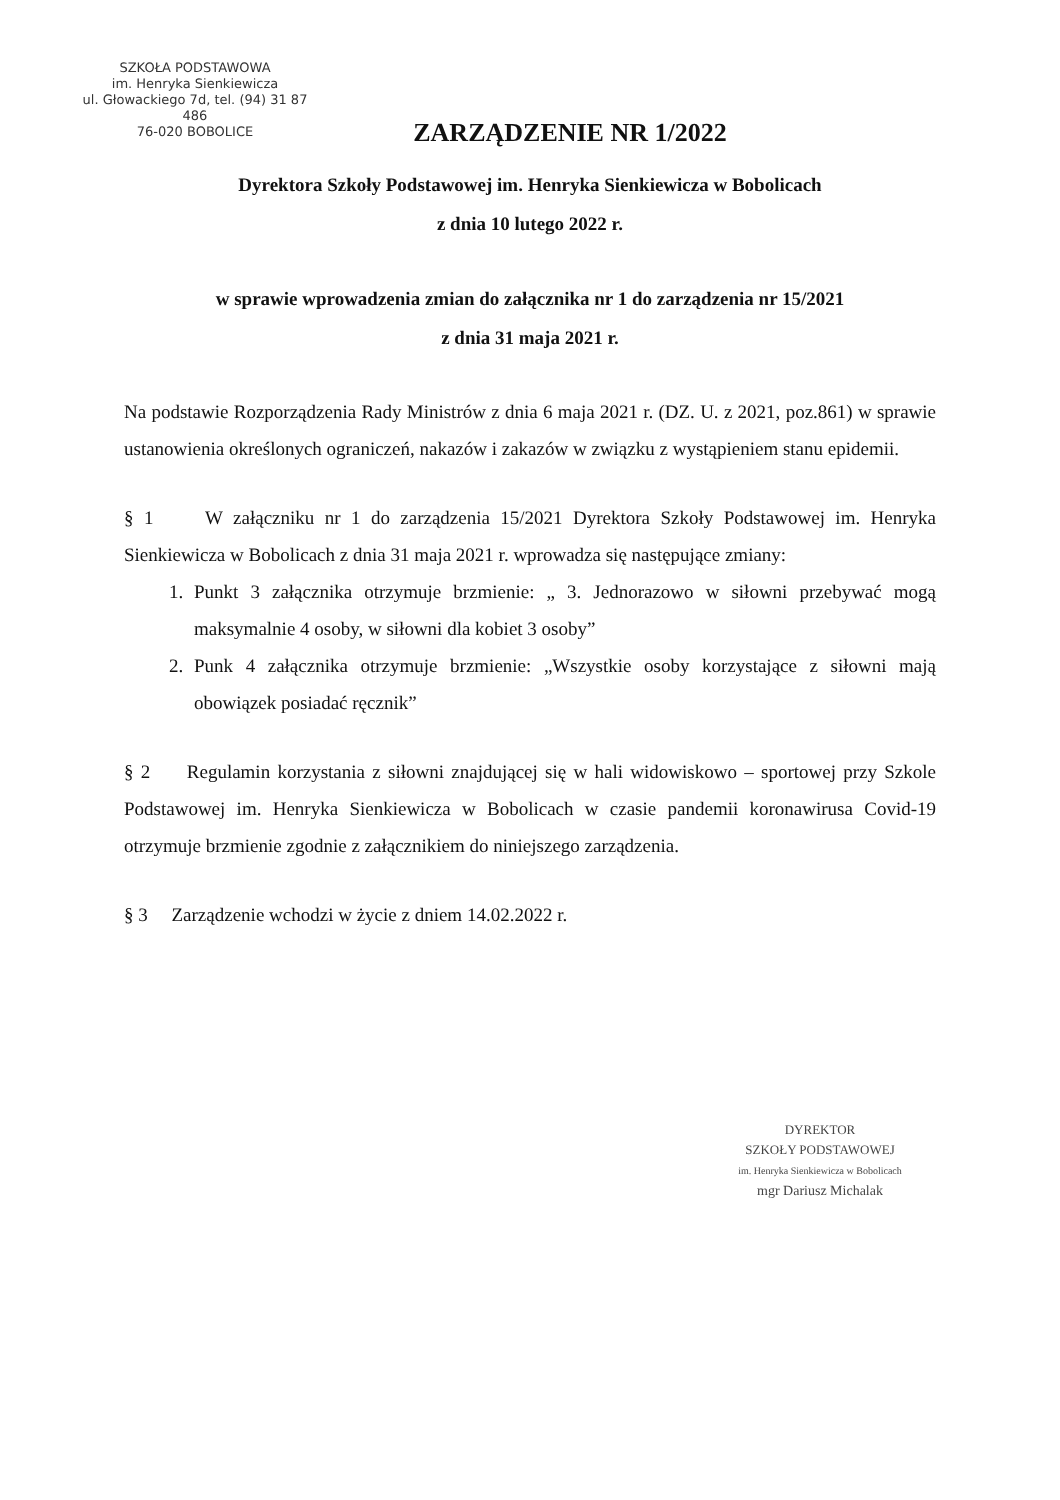SZKOŁA PODSTAWOWA
im. Henryka Sienkiewicza
ul. Głowackiego 7d, tel. (94) 31 87 486
76-020 BOBOLICE
ZARZĄDZENIE NR 1/2022
Dyrektora Szkoły Podstawowej im. Henryka Sienkiewicza w Bobolicach
z dnia 10 lutego 2022 r.
w sprawie wprowadzenia zmian do załącznika nr 1 do zarządzenia nr 15/2021
z dnia 31 maja 2021 r.
Na podstawie Rozporządzenia Rady Ministrów z dnia 6 maja 2021 r. (DZ. U. z 2021, poz.861) w sprawie ustanowienia określonych ograniczeń, nakazów i zakazów w związku z wystąpieniem stanu epidemii.
§ 1 W załączniku nr 1 do zarządzenia 15/2021 Dyrektora Szkoły Podstawowej im. Henryka Sienkiewicza w Bobolicach z dnia 31 maja 2021 r. wprowadza się następujące zmiany:
1. Punkt 3 załącznika otrzymuje brzmienie: „ 3. Jednorazowo w siłowni przebywać mogą maksymalnie 4 osoby, w siłowni dla kobiet 3 osoby”
2. Punk 4 załącznika otrzymuje brzmienie: „Wszystkie osoby korzystające z siłowni mają obowiązek posiadać ręcznik”
§ 2 Regulamin korzystania z siłowni znajdującej się w hali widowiskowo – sportowej przy Szkole Podstawowej im. Henryka Sienkiewicza w Bobolicach w czasie pandemii koronawirusa Covid-19 otrzymuje brzmienie zgodnie z załącznikiem do niniejszego zarządzenia.
§ 3 Zarządzenie wchodzi w życie z dniem 14.02.2022 r.
DYREKTOR
SZKOŁY PODSTAWOWEJ
im. Henryka Sienkiewicza w Bobolicach
mgr Dariusz Michalak